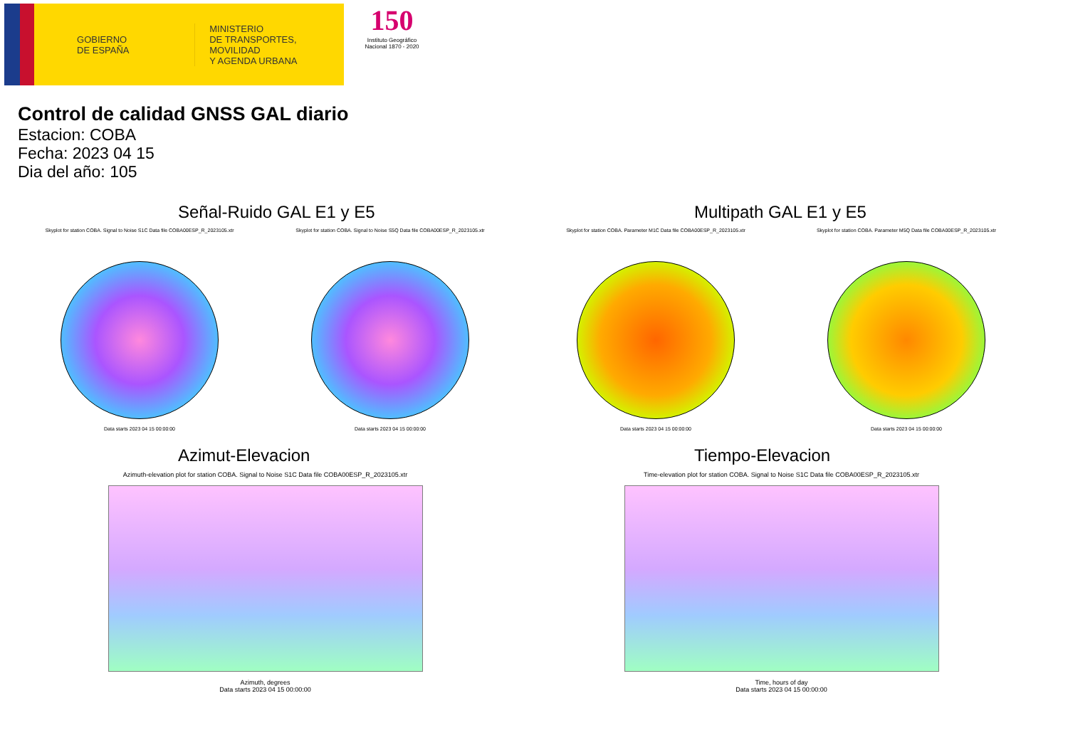GOBIERNO
DE ESPAÑA
MINISTERIO
DE TRANSPORTES, MOVILIDAD
Y AGENDA URBANA
150
Instituto Geográfico Nacional 1870 - 2020
Control de calidad GNSS GAL diario
Estacion: COBA
Fecha: 2023 04 15
Dia del año: 105
Señal-Ruido GAL E1 y E5
Skyplot for station COBA. Signal to Noise S1C Data file COBA00ESP_R_2023105.xtr
Data starts 2023 04 15 00:00:00
Skyplot for station COBA. Signal to Noise S5Q Data file COBA00ESP_R_2023105.xtr
Data starts 2023 04 15 00:00:00
Multipath GAL E1 y E5
Skyplot for station COBA. Parameter M1C Data file COBA00ESP_R_2023105.xtr
Data starts 2023 04 15 00:00:00
Skyplot for station COBA. Parameter M5Q Data file COBA00ESP_R_2023105.xtr
Data starts 2023 04 15 00:00:00
Azimut-Elevacion
Azimuth-elevation plot for station COBA. Signal to Noise S1C Data file COBA00ESP_R_2023105.xtr
Azimuth, degrees
Data starts 2023 04 15 00:00:00
Tiempo-Elevacion
Time-elevation plot for station COBA. Signal to Noise S1C Data file COBA00ESP_R_2023105.xtr
Time, hours of day
Data starts 2023 04 15 00:00:00